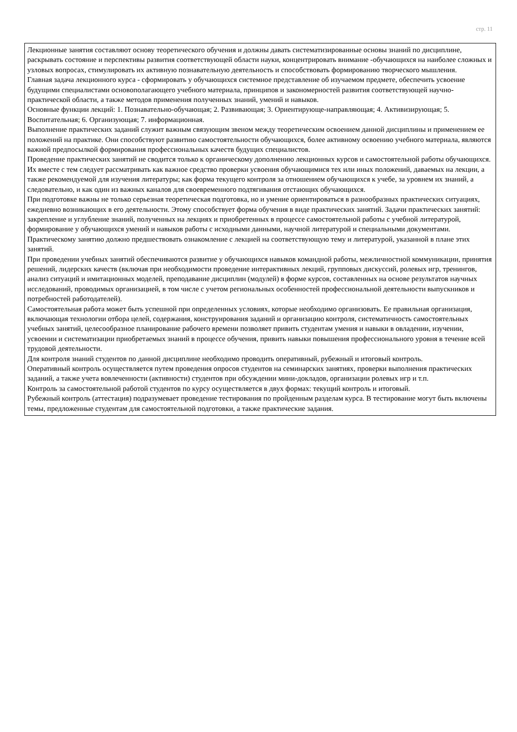стр. 11
Лекционные занятия составляют основу теоретического обучения и должны давать систематизированные основы знаний по дисциплине, раскрывать состояние и перспективы развития соответствующей области науки, концентрировать внимание -обучающихся на наиболее сложных и узловых вопросах, стимулировать их активную познавательную деятельность и способствовать формированию творческого мышления.
Главная задача лекционного курса - сформировать у обучающихся системное представление об изучаемом предмете, обеспечить усвоение будущими специалистами основополагающего учебного материала, принципов и закономерностей развития соответствующей научно-практической области, а также методов применения полученных знаний, умений и навыков.
Основные функции лекций: 1. Познавательно-обучающая; 2. Развивающая; 3. Ориентирующе-направляющая; 4. Активизирующая; 5. Воспитательная; 6. Организующая; 7. информационная.
Выполнение практических заданий служит важным связующим звеном между теоретическим освоением данной дисциплины и применением ее положений на практике. Они способствуют развитию самостоятельности обучающихся, более активному освоению учебного материала, являются важной предпосылкой формирования профессиональных качеств будущих специалистов.
Проведение практических занятий не сводится только к органическому дополнению лекционных курсов и самостоятельной работы обучающихся. Их вместе с тем следует рассматривать как важное средство проверки усвоения обучающимися тех или иных положений, даваемых на лекции, а также рекомендуемой для изучения литературы; как форма текущего контроля за отношением обучающихся к учебе, за уровнем их знаний, а следовательно, и как один из важных каналов для своевременного подтягивания отстающих обучающихся.
При подготовке важны не только серьезная теоретическая подготовка, но и умение ориентироваться в разнообразных практических ситуациях, ежедневно возникающих в его деятельности. Этому способствует форма обучения в виде практических занятий. Задачи практических занятий: закрепление и углубление знаний, полученных на лекциях и приобретенных в процессе самостоятельной работы с учебной литературой, формирование у обучающихся умений и навыков работы с исходными данными, научной литературой и специальными документами. Практическому занятию должно предшествовать ознакомление с лекцией на соответствующую тему и литературой, указанной в плане этих занятий.
При проведении учебных занятий обеспечиваются развитие у обучающихся навыков командной работы, межличностной коммуникации, принятия решений, лидерских качеств (включая при необходимости проведение интерактивных лекций, групповых дискуссий, ролевых игр, тренингов, анализ ситуаций и имитационных моделей, преподавание дисциплин (модулей) в форме курсов, составленных на основе результатов научных исследований, проводимых организацией, в том числе с учетом региональных особенностей профессиональной деятельности выпускников и потребностей работодателей).
Самостоятельная работа может быть успешной при определенных условиях, которые необходимо организовать. Ее правильная организация, включающая технологии отбора целей, содержания, конструирования заданий и организацию контроля, систематичность самостоятельных учебных занятий, целесообразное планирование рабочего времени позволяет привить студентам умения и навыки в овладении, изучении, усвоении и систематизации приобретаемых знаний в процессе обучения, привить навыки повышения профессионального уровня в течение всей трудовой деятельности.
Для контроля знаний студентов по данной дисциплине необходимо проводить оперативный, рубежный и итоговый контроль.
Оперативный контроль осуществляется путем проведения опросов студентов на семинарских занятиях, проверки выполнения практических заданий, а также учета вовлеченности (активности) студентов при обсуждении мини-докладов, организации ролевых игр и т.п.
Контроль за самостоятельной работой студентов по курсу осуществляется в двух формах: текущий контроль и итоговый.
Рубежный контроль (аттестация) подразумевает проведение тестирования по пройденным разделам курса. В тестирование могут быть включены темы, предложенные студентам для самостоятельной подготовки, а также практические задания.